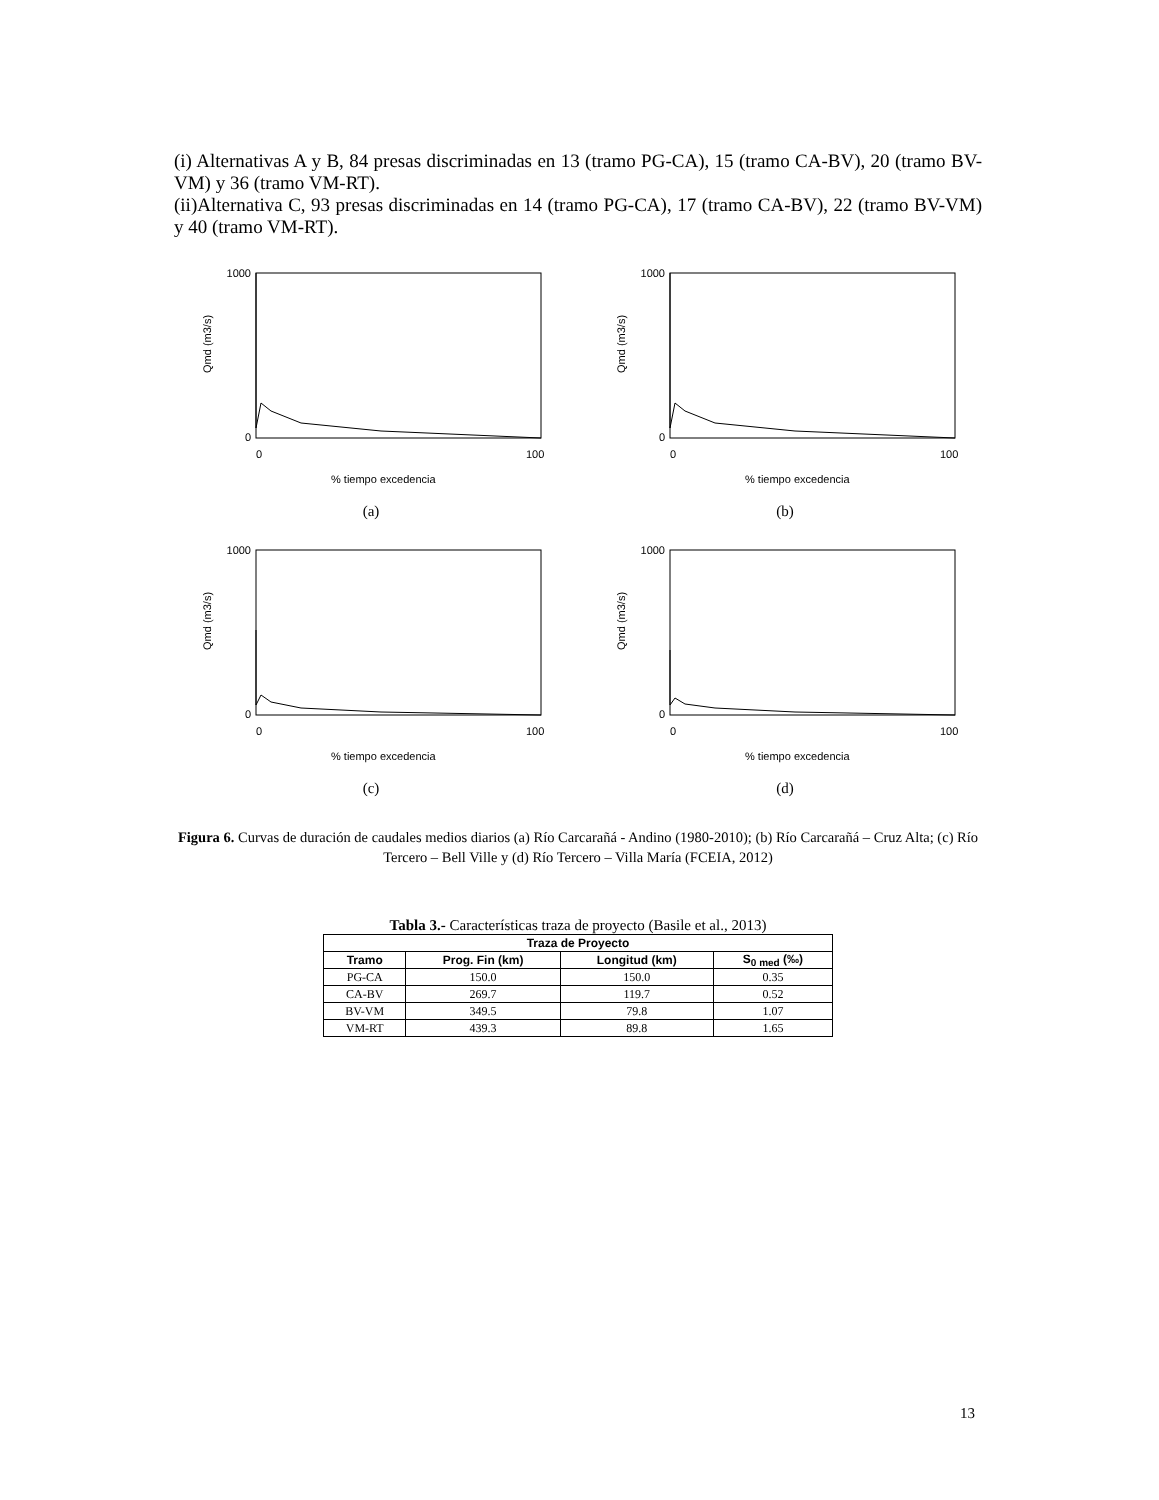(i) Alternativas A y B, 84 presas discriminadas en 13 (tramo PG-CA), 15 (tramo CA-BV), 20 (tramo BV-VM) y 36 (tramo VM-RT).
(ii)Alternativa C, 93 presas discriminadas en 14 (tramo PG-CA), 17 (tramo CA-BV), 22 (tramo BV-VM) y 40 (tramo VM-RT).
1000
0
0
100
% tiempo excedencia
Qmd (m3/s)
(a)
1000
0
0
100
% tiempo excedencia
Qmd (m3/s)
(b)
1000
0
0
100
% tiempo excedencia
Qmd (m3/s)
(c)
1000
0
0
100
% tiempo excedencia
Qmd (m3/s)
(d)
Figura 6. Curvas de duración de caudales medios diarios (a) Río Carcarañá - Andino (1980-2010); (b) Río Carcarañá – Cruz Alta; (c) Río Tercero – Bell Ville y (d) Río Tercero – Villa María (FCEIA, 2012)
Tabla 3.- Características traza de proyecto (Basile et al., 2013)
| Traza de Proyecto | | | |
| --- | --- | --- | --- |
| Tramo | Prog. Fin (km) | Longitud (km) | S<sub>0 med</sub> (‰) |
| PG-CA | 150.0 | 150.0 | 0.35 |
| CA-BV | 269.7 | 119.7 | 0.52 |
| BV-VM | 349.5 | 79.8 | 1.07 |
| VM-RT | 439.3 | 89.8 | 1.65 |
13